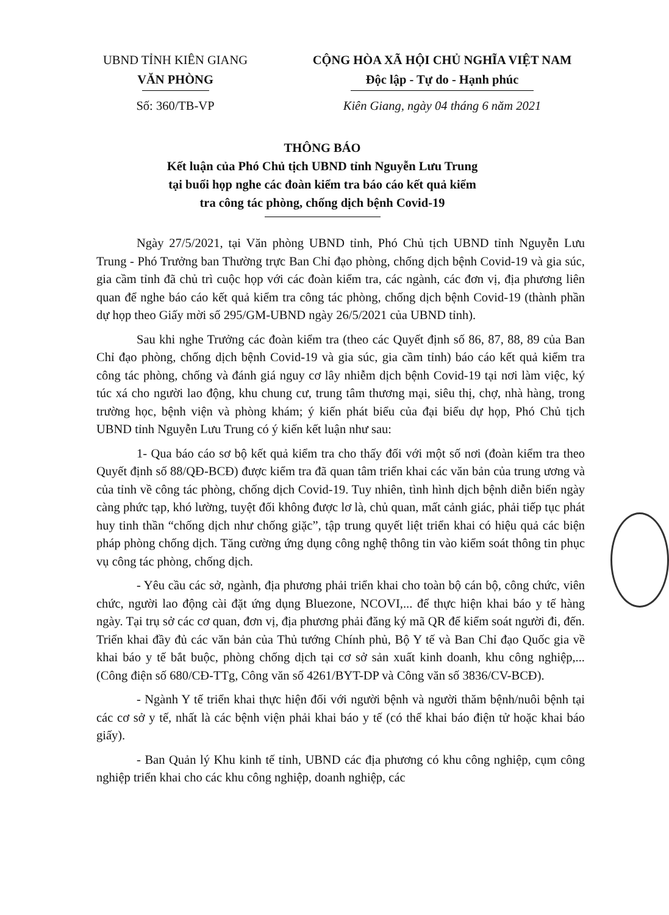UBND TỈNH KIÊN GIANG
VĂN PHÒNG
Số: 360/TB-VP
CỘNG HÒA XÃ HỘI CHỦ NGHĨA VIỆT NAM
Độc lập - Tự do - Hạnh phúc
Kiên Giang, ngày 04 tháng 6 năm 2021
THÔNG BÁO
Kết luận của Phó Chủ tịch UBND tỉnh Nguyễn Lưu Trung
tại buổi họp nghe các đoàn kiểm tra báo cáo kết quả kiểm
tra công tác phòng, chống dịch bệnh Covid-19
Ngày 27/5/2021, tại Văn phòng UBND tỉnh, Phó Chủ tịch UBND tỉnh Nguyễn Lưu Trung - Phó Trưởng ban Thường trực Ban Chỉ đạo phòng, chống dịch bệnh Covid-19 và gia súc, gia cầm tỉnh đã chủ trì cuộc họp với các đoàn kiểm tra, các ngành, các đơn vị, địa phương liên quan để nghe báo cáo kết quả kiểm tra công tác phòng, chống dịch bệnh Covid-19 (thành phần dự họp theo Giấy mời số 295/GM-UBND ngày 26/5/2021 của UBND tỉnh).
Sau khi nghe Trưởng các đoàn kiểm tra (theo các Quyết định số 86, 87, 88, 89 của Ban Chỉ đạo phòng, chống dịch bệnh Covid-19 và gia súc, gia cầm tỉnh) báo cáo kết quả kiểm tra công tác phòng, chống và đánh giá nguy cơ lây nhiễm dịch bệnh Covid-19 tại nơi làm việc, ký túc xá cho người lao động, khu chung cư, trung tâm thương mại, siêu thị, chợ, nhà hàng, trong trường học, bệnh viện và phòng khám; ý kiến phát biểu của đại biểu dự họp, Phó Chủ tịch UBND tỉnh Nguyễn Lưu Trung có ý kiến kết luận như sau:
1- Qua báo cáo sơ bộ kết quả kiểm tra cho thấy đối với một số nơi (đoàn kiểm tra theo Quyết định số 88/QĐ-BCĐ) được kiểm tra đã quan tâm triển khai các văn bản của trung ương và của tỉnh về công tác phòng, chống dịch Covid-19. Tuy nhiên, tình hình dịch bệnh diễn biến ngày càng phức tạp, khó lường, tuyệt đối không được lơ là, chủ quan, mất cảnh giác, phải tiếp tục phát huy tinh thần “chống dịch như chống giặc”, tập trung quyết liệt triển khai có hiệu quả các biện pháp phòng chống dịch. Tăng cường ứng dụng công nghệ thông tin vào kiểm soát thông tin phục vụ công tác phòng, chống dịch.
- Yêu cầu các sở, ngành, địa phương phải triển khai cho toàn bộ cán bộ, công chức, viên chức, người lao động cài đặt ứng dụng Bluezone, NCOVI,... để thực hiện khai báo y tế hàng ngày. Tại trụ sở các cơ quan, đơn vị, địa phương phải đăng ký mã QR để kiểm soát người đi, đến. Triển khai đầy đủ các văn bản của Thủ tướng Chính phủ, Bộ Y tế và Ban Chỉ đạo Quốc gia về khai báo y tế bắt buộc, phòng chống dịch tại cơ sở sản xuất kinh doanh, khu công nghiệp,... (Công điện số 680/CĐ-TTg, Công văn số 4261/BYT-DP và Công văn số 3836/CV-BCĐ).
- Ngành Y tế triển khai thực hiện đối với người bệnh và người thăm bệnh/nuôi bệnh tại các cơ sở y tế, nhất là các bệnh viện phải khai báo y tế (có thể khai báo điện tử hoặc khai báo giấy).
- Ban Quản lý Khu kinh tế tỉnh, UBND các địa phương có khu công nghiệp, cụm công nghiệp triển khai cho các khu công nghiệp, doanh nghiệp, các